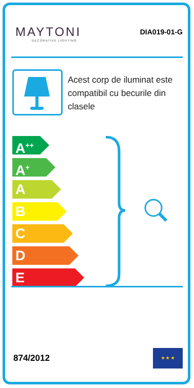MAYTONI
DECORATIVE LIGHTING
DIA019-01-G
Acest corp de iluminat este compatibil cu becurile din clasele
A<sup>++</sup>
A<sup>+</sup>
A
B
C
D
E
874/2012
★ ★ ★